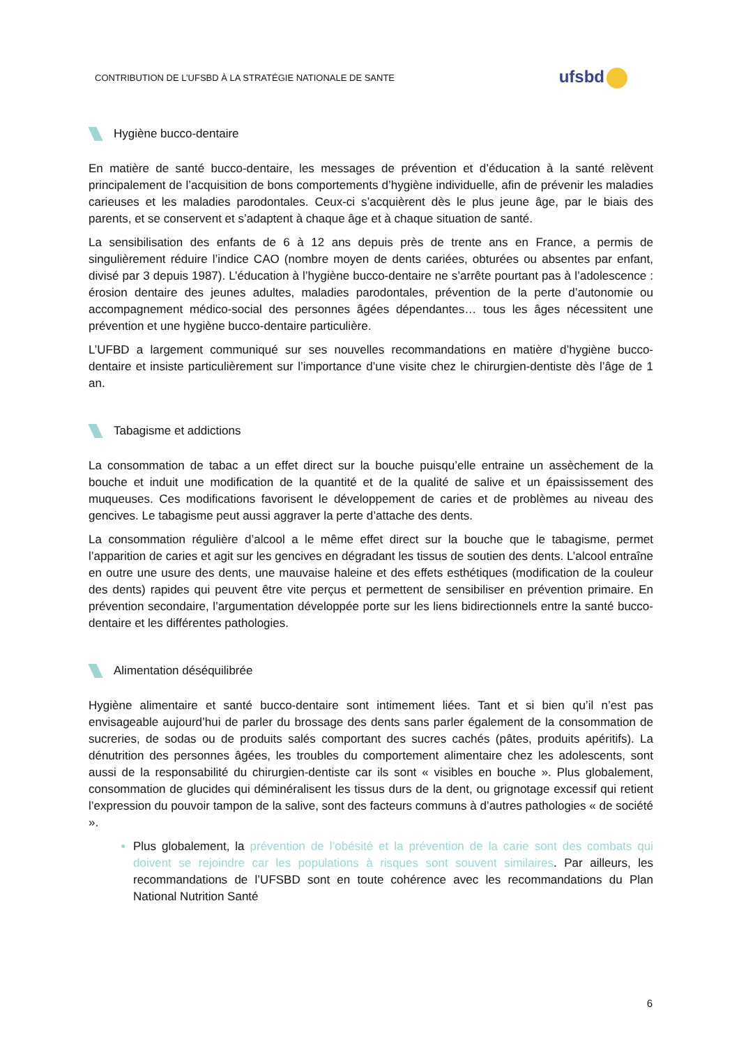CONTRIBUTION DE L’UFSBD À LA STRATÉGIE NATIONALE DE SANTE
ufsbd
Hygiène bucco-dentaire
En matière de santé bucco-dentaire, les messages de prévention et d’éducation à la santé relèvent principalement de l’acquisition de bons comportements d’hygiène individuelle, afin de prévenir les maladies carieuses et les maladies parodontales. Ceux-ci s’acquièrent dès le plus jeune âge, par le biais des parents, et se conservent et s’adaptent à chaque âge et à chaque situation de santé.
La sensibilisation des enfants de 6 à 12 ans depuis près de trente ans en France, a permis de singulièrement réduire l’indice CAO (nombre moyen de dents cariées, obturées ou absentes par enfant, divisé par 3 depuis 1987). L’éducation à l’hygiène bucco-dentaire ne s’arrête pourtant pas à l’adolescence : érosion dentaire des jeunes adultes, maladies parodontales, prévention de la perte d’autonomie ou accompagnement médico-social des personnes âgées dépendantes… tous les âges nécessitent une prévention et une hygiène bucco-dentaire particulière.
L’UFBD a largement communiqué sur ses nouvelles recommandations en matière d’hygiène bucco-dentaire et insiste particulièrement sur l’importance d’une visite chez le chirurgien-dentiste dès l’âge de 1 an.
Tabagisme et addictions
La consommation de tabac a un effet direct sur la bouche puisqu’elle entraine un assèchement de la bouche et induit une modification de la quantité et de la qualité de salive et un épaississement des muqueuses. Ces modifications favorisent le développement de caries et de problèmes au niveau des gencives. Le tabagisme peut aussi aggraver la perte d’attache des dents.
La consommation régulière d’alcool a le même effet direct sur la bouche que le tabagisme, permet l’apparition de caries et agit sur les gencives en dégradant les tissus de soutien des dents. L’alcool entraîne en outre une usure des dents, une mauvaise haleine et des effets esthétiques (modification de la couleur des dents) rapides qui peuvent être vite perçus et permettent de sensibiliser en prévention primaire. En prévention secondaire, l’argumentation développée porte sur les liens bidirectionnels entre la santé bucco-dentaire et les différentes pathologies.
Alimentation déséquilibrée
Hygiène alimentaire et santé bucco-dentaire sont intimement liées. Tant et si bien qu’il n’est pas envisageable aujourd’hui de parler du brossage des dents sans parler également de la consommation de sucreries, de sodas ou de produits salés comportant des sucres cachés (pâtes, produits apéritifs). La dénutrition des personnes âgées, les troubles du comportement alimentaire chez les adolescents, sont aussi de la responsabilité du chirurgien-dentiste car ils sont « visibles en bouche ». Plus globalement, consommation de glucides qui déminéralisent les tissus durs de la dent, ou grignotage excessif qui retient l’expression du pouvoir tampon de la salive, sont des facteurs communs à d’autres pathologies « de société ».
Plus globalement, la prévention de l’obésité et la prévention de la carie sont des combats qui doivent se rejoindre car les populations à risques sont souvent similaires. Par ailleurs, les recommandations de l’UFSBD sont en toute cohérence avec les recommandations du Plan National Nutrition Santé
6